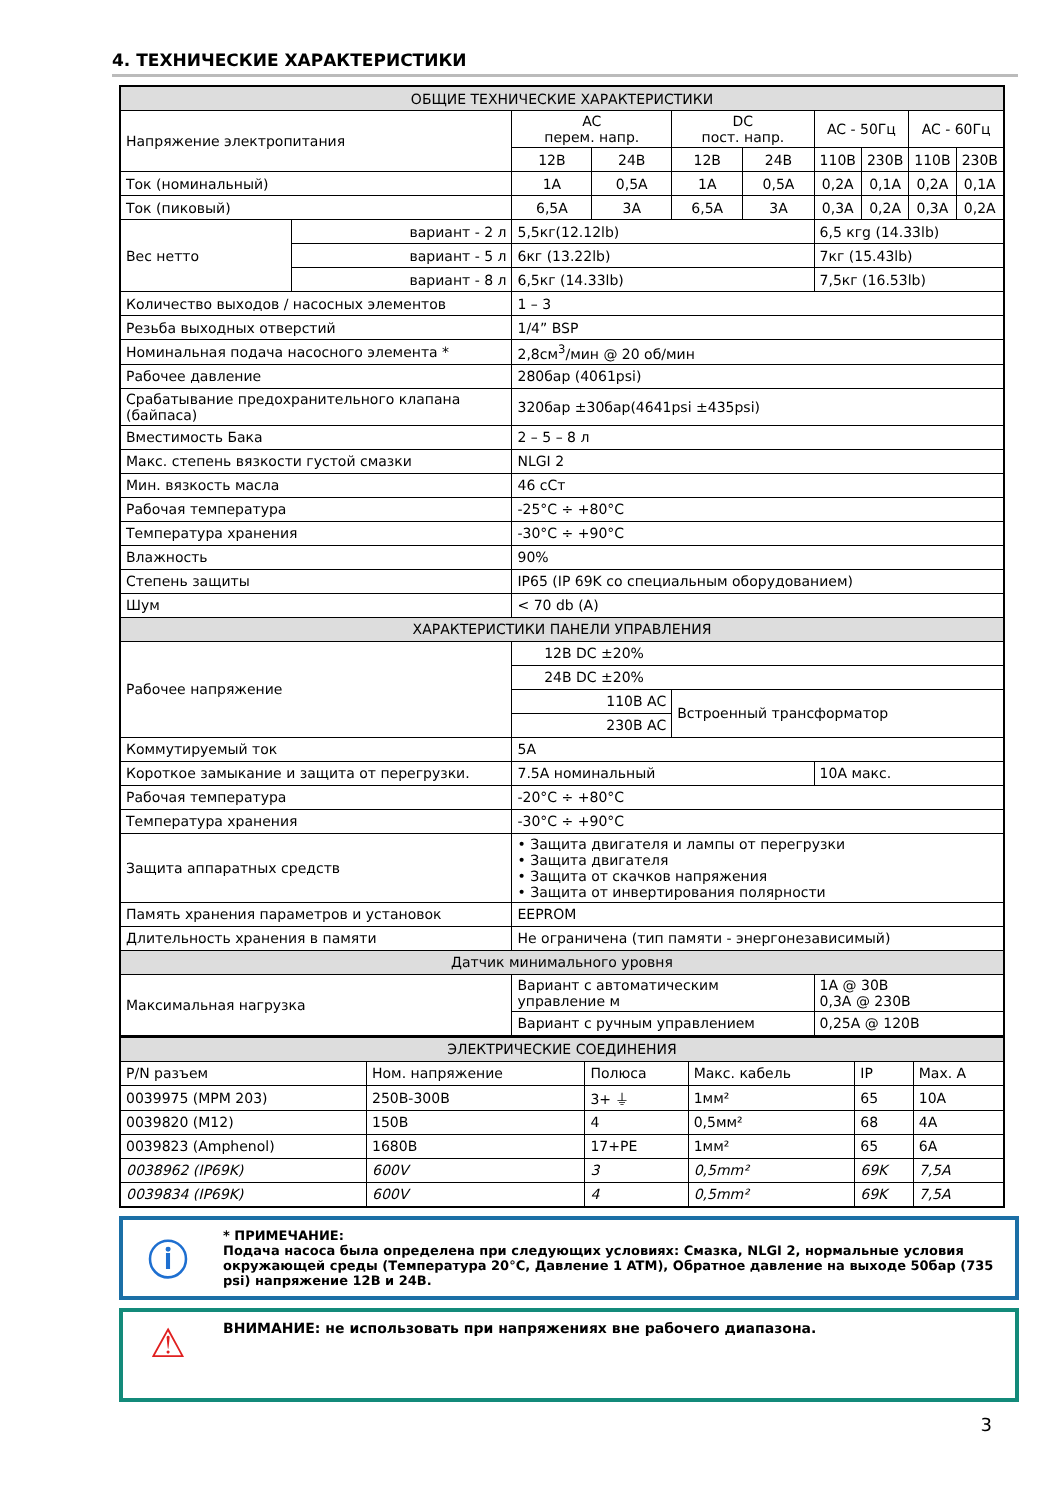4. ТЕХНИЧЕСКИЕ ХАРАКТЕРИСТИКИ
| ОБЩИЕ ТЕХНИЧЕСКИЕ ХАРАКТЕРИСТИКИ | | | | | | | | | |
| --- | --- | --- | --- | --- | --- | --- | --- | --- | --- |
| Напряжение электропитания | | AC перем. напр. | | DC пост. напр. | | AC - 50Гц | | AC - 60Гц | |
| | | 12В | 24В | 12В | 24В | 110В | 230В | 110В | 230В |
| Ток (номинальный) | | 1A | 0,5A | 1A | 0,5A | 0,2A | 0,1A | 0,2A | 0,1A |
| Ток (пиковый) | | 6,5A | 3A | 6,5A | 3A | 0,3A | 0,2A | 0,3A | 0,2A |
| Вес нетто | вариант - 2 л | 5,5кг(12.12lb) | | | | 6,5 кгg (14.33lb) | | | |
| | вариант - 5 л | 6кг (13.22lb) | | | | 7кг (15.43lb) | | | |
| | вариант - 8 л | 6,5кг (14.33lb) | | | | 7,5кг (16.53lb) | | | |
| Количество выходов / насосных элементов | | 1 – 3 | | | | | | | |
| Резьба выходных отверстий | | 1/4” BSP | | | | | | | |
| Номинальная подача насосного элемента * | | 2,8см<sup>3</sup>/мин @ 20 об/мин | | | | | | | |
| Рабочее давление | | 280бар (4061psi) | | | | | | | |
| Срабатывание предохранительного клапана (байпаса) | | 320бар ±30бар(4641psi ±435psi) | | | | | | | |
| Вместимость Бака | | 2 – 5 – 8 л | | | | | | | |
| Макс. степень вязкости густой смазки | | NLGI 2 | | | | | | | |
| Мин. вязкость масла | | 46 сСт | | | | | | | |
| Рабочая температура | | -25°C ÷ +80°C | | | | | | | |
| Температура хранения | | -30°C ÷ +90°C | | | | | | | |
| Влажность | | 90% | | | | | | | |
| Степень защиты | | IP65 (IP 69K со специальным оборудованием) | | | | | | | |
| Шум | | < 70 db (A) | | | | | | | |
| ХАРАКТЕРИСТИКИ ПАНЕЛИ УПРАВЛЕНИЯ | | | | | | | | | |
| Рабочее напряжение | | 12В DC ±20% | | | | | | | |
| | | 24В DC ±20% | | | | | | | |
| | | 110В AC | | Встроенный трансформатор | | | | | |
| | | 230В AC | | | | | | | |
| Коммутируемый ток | | 5A | | | | | | | |
| Короткое замыкание и защита от перегрузки. | | 7.5A номинальный | | | | 10A макс. | | | |
| Рабочая температура | | -20°C ÷ +80°C | | | | | | | |
| Температура хранения | | -30°C ÷ +90°C | | | | | | | |
| Защита аппаратных средств | | • Защита двигателя и лампы от перегрузки • Защита двигателя • Защита от скачков напряжения • Защита от инвертирования полярности | | | | | | | |
| Память хранения параметров и установок | | EEPROM | | | | | | | |
| Длительность хранения в памяти | | Не ограничена (тип памяти - энергонезависимый) | | | | | | | |
| Датчик минимального уровня | | | | | | | | | |
| Максимальная нагрузка | | Вариант с автоматическим управление м | | | | 1A @ 30В 0,3A @ 230В | | | |
| | | Вариант с ручным управлением | | | | 0,25A @ 120В | | | |
| ЭЛЕКТРИЧЕСКИЕ СОЕДИНЕНИЯ | | | | | |
| --- | --- | --- | --- | --- | --- |
| P/N разъем | Ном. напряжение | Полюса | Макс. кабель | IP | Max. A |
| 0039975 (MPM 203) | 250В-300В | 3+ ⏚ | 1мм² | 65 | 10A |
| 0039820 (M12) | 150В | 4 | 0,5мм² | 68 | 4A |
| 0039823 (Amphenol) | 1680В | 17+PE | 1мм² | 65 | 6A |
| 0038962 (IP69K) | 600V | 3 | 0,5mm² | 69K | 7,5A |
| 0039834 (IP69K) | 600V | 4 | 0,5mm² | 69K | 7,5A |
ⓘ
* ПРИМЕЧАНИЕ:
Подача насоса была определена при следующих условиях: Смазка, NLGI 2, нормальные условия окружающей среды (Температура 20°C, Давление 1 ATM), Обратное давление на выходе 50бар (735 psi) напряжение 12В и 24В.
⚠
ВНИМАНИЕ: не использовать при напряжениях вне рабочего диапазона.
3